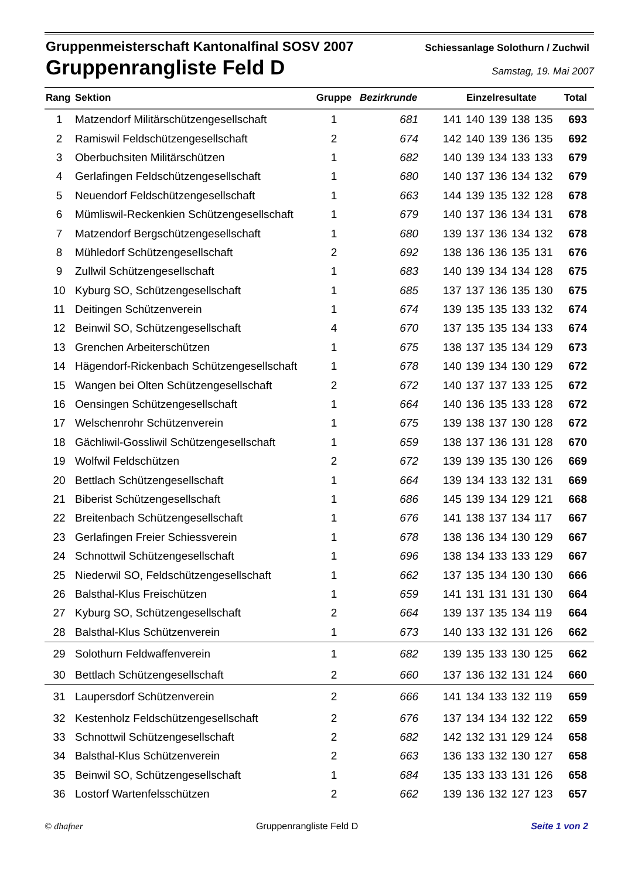Gruppenmeisterschaft Kantonalfinal SOSV 2007 Schiessanlage Solothurn / Zuchwil
Gruppenrangliste Feld D Samstag, 19. Mai 2007
| Rang | Sektion | Gruppe | Bezirkrunde | Einzelresultate | Total |
| --- | --- | --- | --- | --- | --- |
| 1 | Matzendorf Militärschützengesellschaft | 1 | 681 | 141 140 139 138 135 | 693 |
| 2 | Ramiswil Feldschützengesellschaft | 2 | 674 | 142 140 139 136 135 | 692 |
| 3 | Oberbuchsiten Militärschützen | 1 | 682 | 140 139 134 133 133 | 679 |
| 4 | Gerlafingen Feldschützengesellschaft | 1 | 680 | 140 137 136 134 132 | 679 |
| 5 | Neuendorf Feldschützengesellschaft | 1 | 663 | 144 139 135 132 128 | 678 |
| 6 | Mümliswil-Reckenkien Schützengesellschaft | 1 | 679 | 140 137 136 134 131 | 678 |
| 7 | Matzendorf Bergschützengesellschaft | 1 | 680 | 139 137 136 134 132 | 678 |
| 8 | Mühledorf Schützengesellschaft | 2 | 692 | 138 136 136 135 131 | 676 |
| 9 | Zullwil Schützengesellschaft | 1 | 683 | 140 139 134 134 128 | 675 |
| 10 | Kyburg SO, Schützengesellschaft | 1 | 685 | 137 137 136 135 130 | 675 |
| 11 | Deitingen Schützenverein | 1 | 674 | 139 135 135 133 132 | 674 |
| 12 | Beinwil SO, Schützengesellschaft | 4 | 670 | 137 135 135 134 133 | 674 |
| 13 | Grenchen Arbeiterschützen | 1 | 675 | 138 137 135 134 129 | 673 |
| 14 | Hägendorf-Rickenbach Schützengesellschaft | 1 | 678 | 140 139 134 130 129 | 672 |
| 15 | Wangen bei Olten Schützengesellschaft | 2 | 672 | 140 137 137 133 125 | 672 |
| 16 | Oensingen Schützengesellschaft | 1 | 664 | 140 136 135 133 128 | 672 |
| 17 | Welschenrohr Schützenverein | 1 | 675 | 139 138 137 130 128 | 672 |
| 18 | Gächliwil-Gossliwil Schützengesellschaft | 1 | 659 | 138 137 136 131 128 | 670 |
| 19 | Wolfwil Feldschützen | 2 | 672 | 139 139 135 130 126 | 669 |
| 20 | Bettlach Schützengesellschaft | 1 | 664 | 139 134 133 132 131 | 669 |
| 21 | Biberist Schützengesellschaft | 1 | 686 | 145 139 134 129 121 | 668 |
| 22 | Breitenbach Schützengesellschaft | 1 | 676 | 141 138 137 134 117 | 667 |
| 23 | Gerlafingen Freier Schiessverein | 1 | 678 | 138 136 134 130 129 | 667 |
| 24 | Schnottwil Schützengesellschaft | 1 | 696 | 138 134 133 133 129 | 667 |
| 25 | Niederwil SO, Feldschützengesellschaft | 1 | 662 | 137 135 134 130 130 | 666 |
| 26 | Balsthal-Klus Freischützen | 1 | 659 | 141 131 131 131 130 | 664 |
| 27 | Kyburg SO, Schützengesellschaft | 2 | 664 | 139 137 135 134 119 | 664 |
| 28 | Balsthal-Klus Schützenverein | 1 | 673 | 140 133 132 131 126 | 662 |
| 29 | Solothurn Feldwaffenverein | 1 | 682 | 139 135 133 130 125 | 662 |
| 30 | Bettlach Schützengesellschaft | 2 | 660 | 137 136 132 131 124 | 660 |
| 31 | Laupersdorf Schützenverein | 2 | 666 | 141 134 133 132 119 | 659 |
| 32 | Kestenholz Feldschützengesellschaft | 2 | 676 | 137 134 134 132 122 | 659 |
| 33 | Schnottwil Schützengesellschaft | 2 | 682 | 142 132 131 129 124 | 658 |
| 34 | Balsthal-Klus Schützenverein | 2 | 663 | 136 133 132 130 127 | 658 |
| 35 | Beinwil SO, Schützengesellschaft | 1 | 684 | 135 133 133 131 126 | 658 |
| 36 | Lostorf Wartenfelsschützen | 2 | 662 | 139 136 132 127 123 | 657 |
© dhafner Gruppenrangliste Feld D Seite 1 von 2